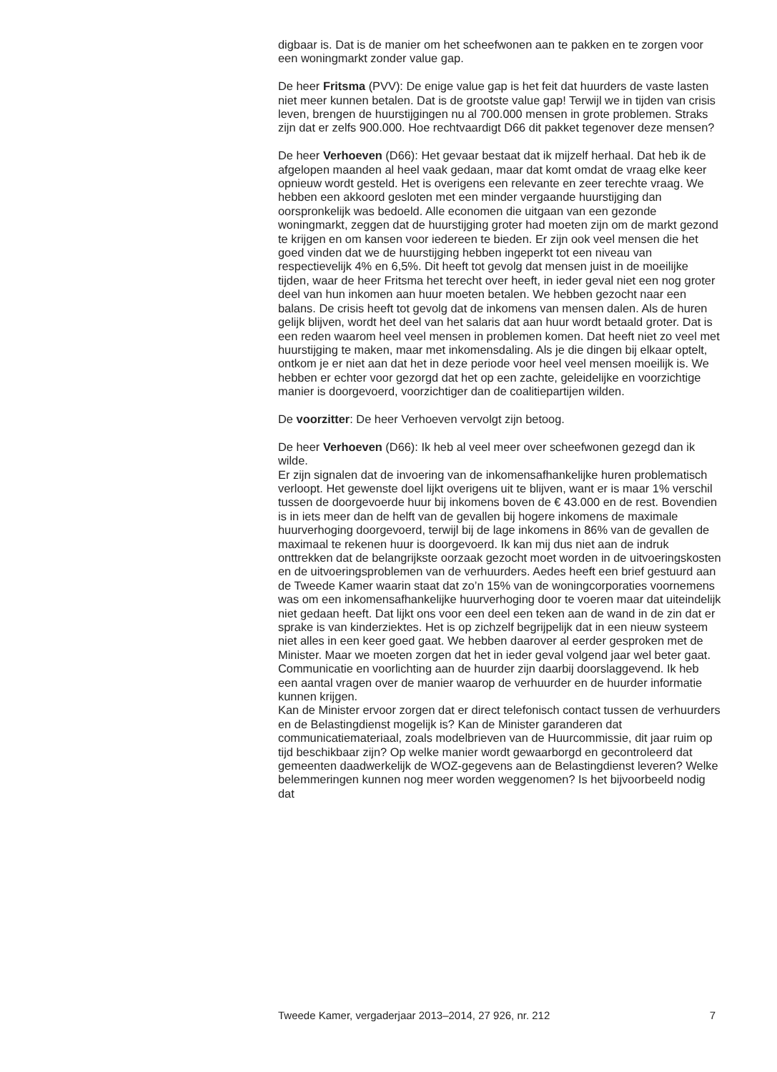digbaar is. Dat is de manier om het scheefwonen aan te pakken en te zorgen voor een woningmarkt zonder value gap.
De heer Fritsma (PVV): De enige value gap is het feit dat huurders de vaste lasten niet meer kunnen betalen. Dat is de grootste value gap! Terwijl we in tijden van crisis leven, brengen de huurstijgingen nu al 700.000 mensen in grote problemen. Straks zijn dat er zelfs 900.000. Hoe rechtvaardigt D66 dit pakket tegenover deze mensen?
De heer Verhoeven (D66): Het gevaar bestaat dat ik mijzelf herhaal. Dat heb ik de afgelopen maanden al heel vaak gedaan, maar dat komt omdat de vraag elke keer opnieuw wordt gesteld. Het is overigens een relevante en zeer terechte vraag. We hebben een akkoord gesloten met een minder vergaande huurstijging dan oorspronkelijk was bedoeld. Alle economen die uitgaan van een gezonde woningmarkt, zeggen dat de huurstijging groter had moeten zijn om de markt gezond te krijgen en om kansen voor iedereen te bieden. Er zijn ook veel mensen die het goed vinden dat we de huurstijging hebben ingeperkt tot een niveau van respectievelijk 4% en 6,5%. Dit heeft tot gevolg dat mensen juist in de moeilijke tijden, waar de heer Fritsma het terecht over heeft, in ieder geval niet een nog groter deel van hun inkomen aan huur moeten betalen. We hebben gezocht naar een balans. De crisis heeft tot gevolg dat de inkomens van mensen dalen. Als de huren gelijk blijven, wordt het deel van het salaris dat aan huur wordt betaald groter. Dat is een reden waarom heel veel mensen in problemen komen. Dat heeft niet zo veel met huurstijging te maken, maar met inkomensdaling. Als je die dingen bij elkaar optelt, ontkom je er niet aan dat het in deze periode voor heel veel mensen moeilijk is. We hebben er echter voor gezorgd dat het op een zachte, geleidelijke en voorzichtige manier is doorgevoerd, voorzichtiger dan de coalitiepartijen wilden.
De voorzitter: De heer Verhoeven vervolgt zijn betoog.
De heer Verhoeven (D66): Ik heb al veel meer over scheefwonen gezegd dan ik wilde.
Er zijn signalen dat de invoering van de inkomensafhankelijke huren problematisch verloopt. Het gewenste doel lijkt overigens uit te blijven, want er is maar 1% verschil tussen de doorgevoerde huur bij inkomens boven de € 43.000 en de rest. Bovendien is in iets meer dan de helft van de gevallen bij hogere inkomens de maximale huurverhoging doorgevoerd, terwijl bij de lage inkomens in 86% van de gevallen de maximaal te rekenen huur is doorgevoerd. Ik kan mij dus niet aan de indruk onttrekken dat de belangrijkste oorzaak gezocht moet worden in de uitvoeringskosten en de uitvoeringsproblemen van de verhuurders. Aedes heeft een brief gestuurd aan de Tweede Kamer waarin staat dat zo’n 15% van de woningcorporaties voornemens was om een inkomensafhankelijke huurverhoging door te voeren maar dat uiteindelijk niet gedaan heeft. Dat lijkt ons voor een deel een teken aan de wand in de zin dat er sprake is van kinderziektes. Het is op zichzelf begrijpelijk dat in een nieuw systeem niet alles in een keer goed gaat. We hebben daarover al eerder gesproken met de Minister. Maar we moeten zorgen dat het in ieder geval volgend jaar wel beter gaat. Communicatie en voorlichting aan de huurder zijn daarbij doorslaggevend. Ik heb een aantal vragen over de manier waarop de verhuurder en de huurder informatie kunnen krijgen.
Kan de Minister ervoor zorgen dat er direct telefonisch contact tussen de verhuurders en de Belastingdienst mogelijk is? Kan de Minister garanderen dat communicatiemateriaal, zoals modelbrieven van de Huurcommissie, dit jaar ruim op tijd beschikbaar zijn? Op welke manier wordt gewaarborgd en gecontroleerd dat gemeenten daadwerkelijk de WOZ-gegevens aan de Belastingdienst leveren? Welke belemmeringen kunnen nog meer worden weggenomen? Is het bijvoorbeeld nodig dat
Tweede Kamer, vergaderjaar 2013–2014, 27 926, nr. 212 7